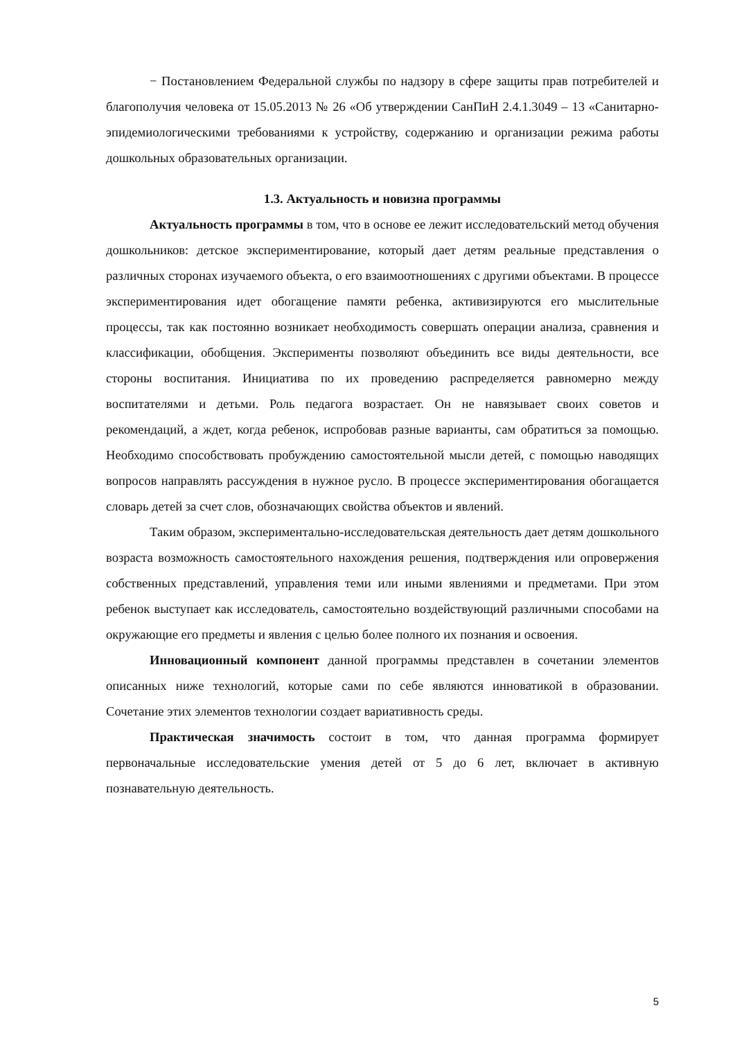− Постановлением Федеральной службы по надзору в сфере защиты прав потребителей и благополучия человека от 15.05.2013 № 26 «Об утверждении СанПиН 2.4.1.3049 – 13 «Санитарно-эпидемиологическими требованиями к устройству, содержанию и организации режима работы дошкольных образовательных организации.
1.3. Актуальность и новизна программы
Актуальность программы в том, что в основе ее лежит исследовательский метод обучения дошкольников: детское экспериментирование, который дает детям реальные представления о различных сторонах изучаемого объекта, о его взаимоотношениях с другими объектами. В процессе экспериментирования идет обогащение памяти ребенка, активизируются его мыслительные процессы, так как постоянно возникает необходимость совершать операции анализа, сравнения и классификации, обобщения. Эксперименты позволяют объединить все виды деятельности, все стороны воспитания. Инициатива по их проведению распределяется равномерно между воспитателями и детьми. Роль педагога возрастает. Он не навязывает своих советов и рекомендаций, а ждет, когда ребенок, испробовав разные варианты, сам обратиться за помощью. Необходимо способствовать пробуждению самостоятельной мысли детей, с помощью наводящих вопросов направлять рассуждения в нужное русло. В процессе экспериментирования обогащается словарь детей за счет слов, обозначающих свойства объектов и явлений.
Таким образом, экспериментально-исследовательская деятельность дает детям дошкольного возраста возможность самостоятельного нахождения решения, подтверждения или опровержения собственных представлений, управления теми или иными явлениями и предметами. При этом ребенок выступает как исследователь, самостоятельно воздействующий различными способами на окружающие его предметы и явления с целью более полного их познания и освоения.
Инновационный компонент данной программы представлен в сочетании элементов описанных ниже технологий, которые сами по себе являются инноватикой в образовании. Сочетание этих элементов технологии создает вариативность среды.
Практическая значимость состоит в том, что данная программа формирует первоначальные исследовательские умения детей от 5 до 6 лет, включает в активную познавательную деятельность.
5